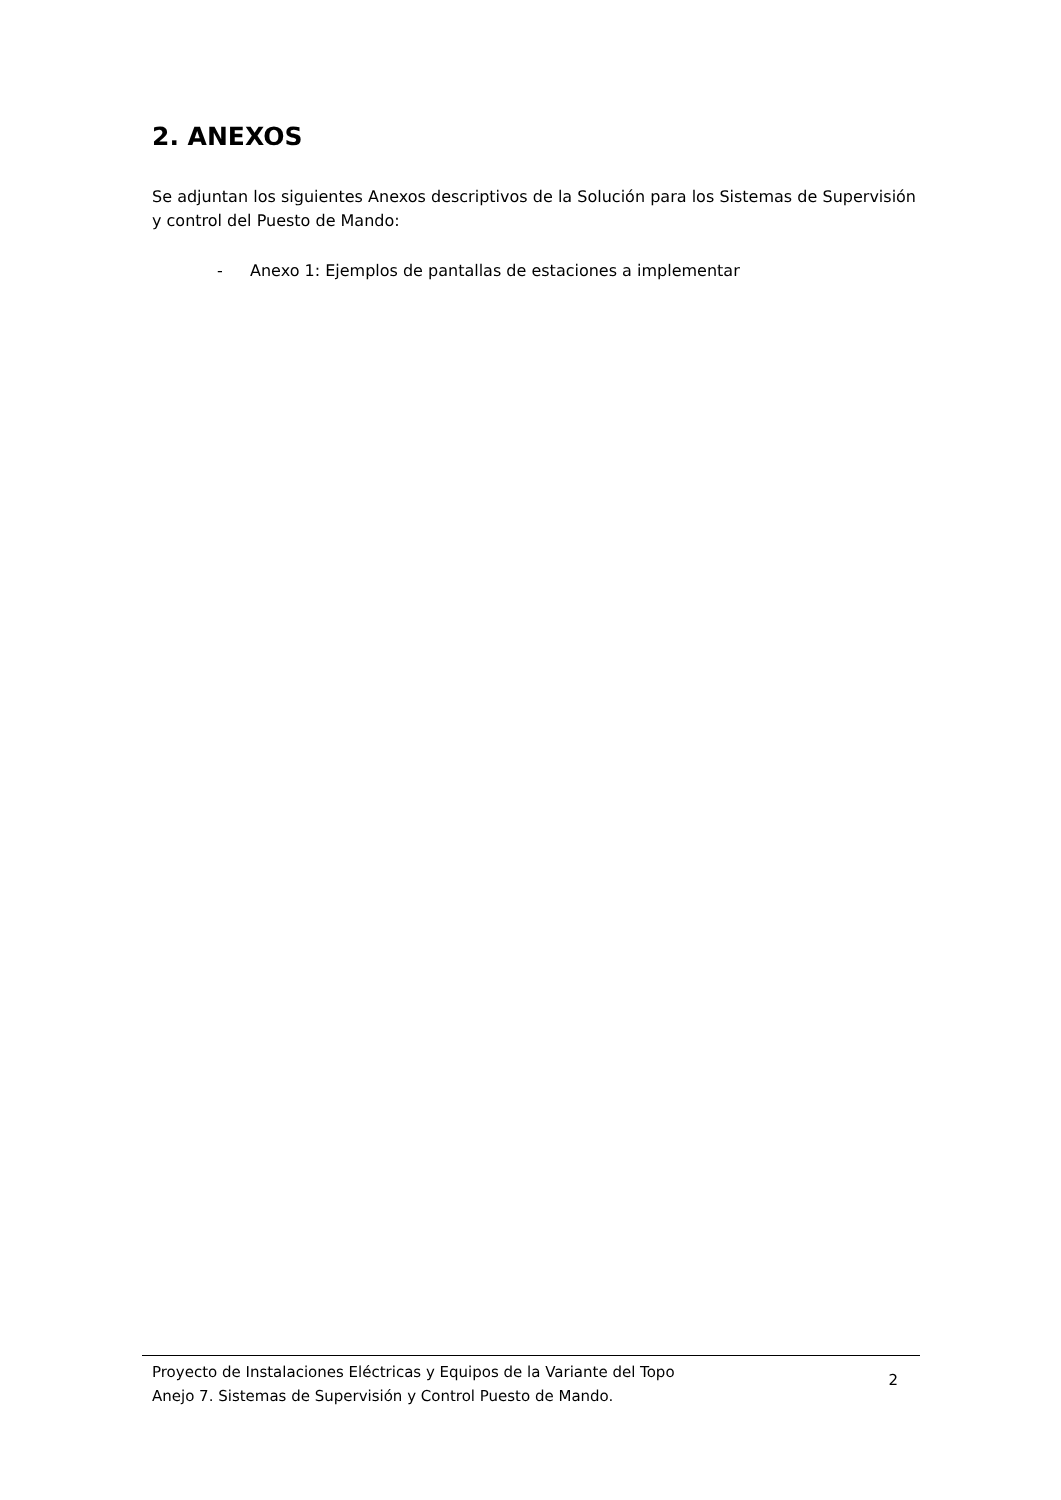2. ANEXOS
Se adjuntan los siguientes Anexos descriptivos de la Solución para los Sistemas de Supervisión y control del Puesto de Mando:
- Anexo 1: Ejemplos de pantallas de estaciones a implementar
Proyecto de Instalaciones Eléctricas y Equipos de la Variante del Topo
Anejo 7. Sistemas de Supervisión y Control Puesto de Mando.
2